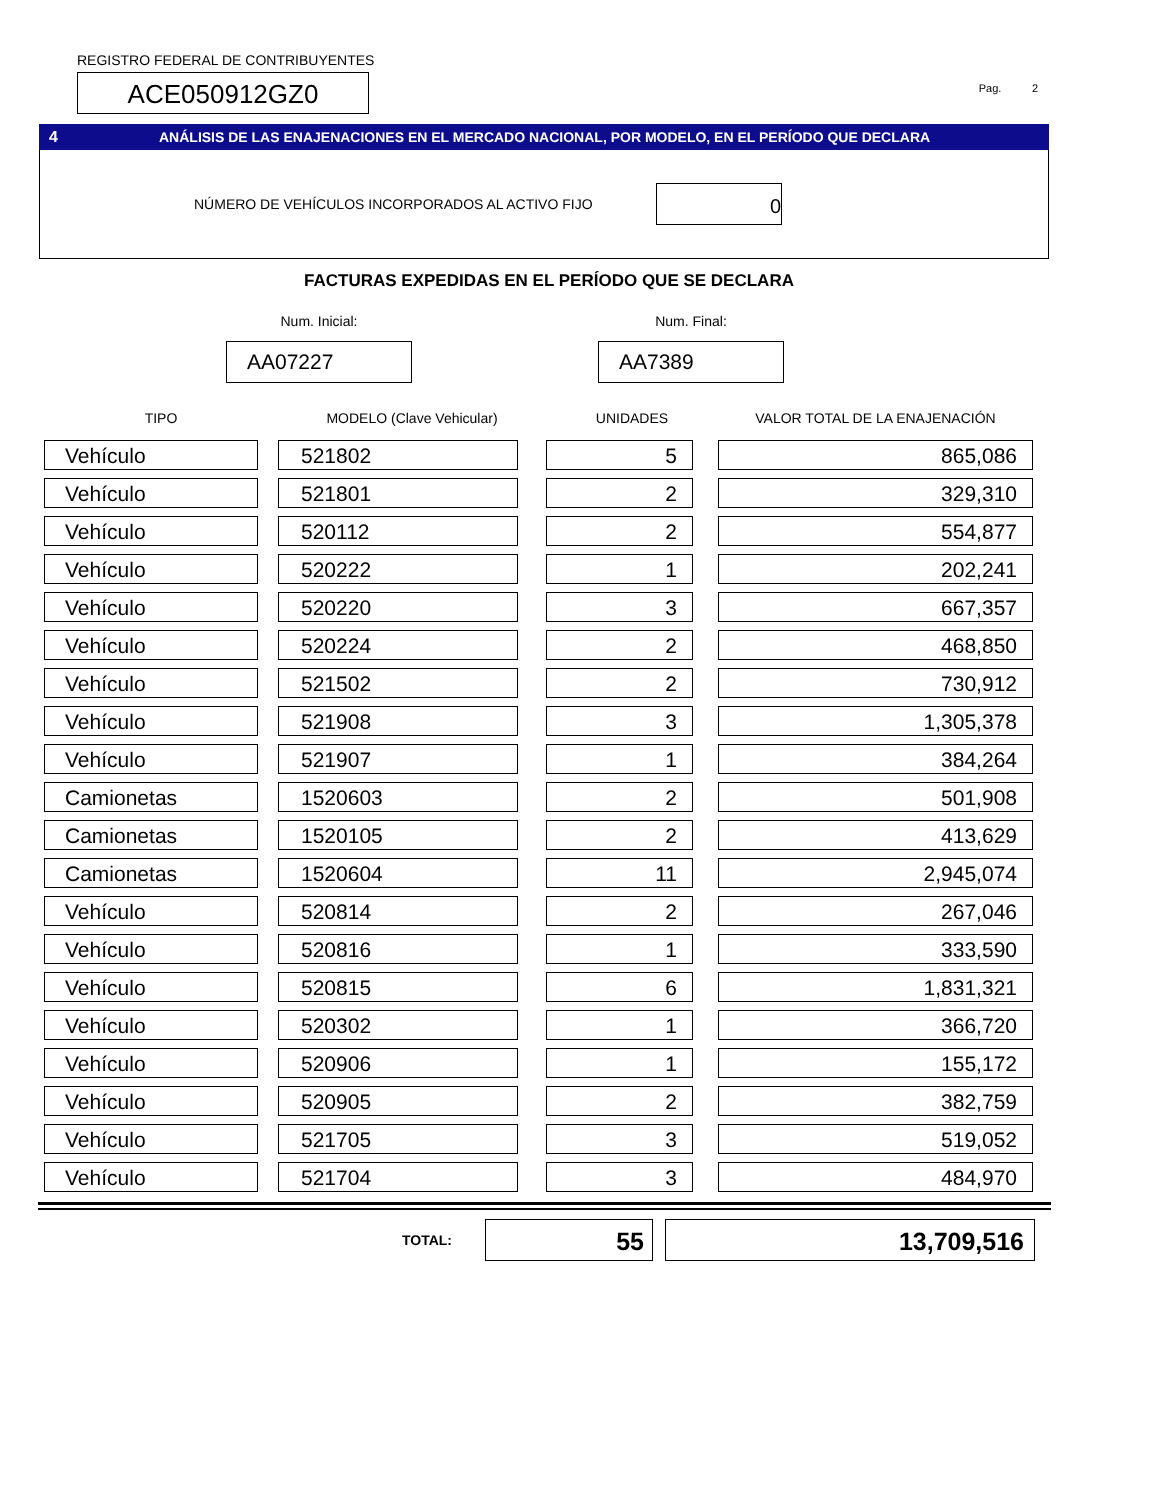REGISTRO FEDERAL DE CONTRIBUYENTES
ACE050912GZ0
Pag. 2
4 ANÁLISIS DE LAS ENAJENACIONES EN EL MERCADO NACIONAL, POR MODELO, EN EL PERÍODO QUE DECLARA
NÚMERO DE VEHÍCULOS INCORPORADOS AL ACTIVO FIJO
0
FACTURAS EXPEDIDAS EN EL PERÍODO QUE SE DECLARA
Num. Inicial:
AA07227
Num. Final:
AA7389
| TIPO | MODELO (Clave Vehicular) | UNIDADES | VALOR TOTAL DE LA ENAJENACIÓN |
| --- | --- | --- | --- |
| Vehículo | 521802 | 5 | 865,086 |
| Vehículo | 521801 | 2 | 329,310 |
| Vehículo | 520112 | 2 | 554,877 |
| Vehículo | 520222 | 1 | 202,241 |
| Vehículo | 520220 | 3 | 667,357 |
| Vehículo | 520224 | 2 | 468,850 |
| Vehículo | 521502 | 2 | 730,912 |
| Vehículo | 521908 | 3 | 1,305,378 |
| Vehículo | 521907 | 1 | 384,264 |
| Camionetas | 1520603 | 2 | 501,908 |
| Camionetas | 1520105 | 2 | 413,629 |
| Camionetas | 1520604 | 11 | 2,945,074 |
| Vehículo | 520814 | 2 | 267,046 |
| Vehículo | 520816 | 1 | 333,590 |
| Vehículo | 520815 | 6 | 1,831,321 |
| Vehículo | 520302 | 1 | 366,720 |
| Vehículo | 520906 | 1 | 155,172 |
| Vehículo | 520905 | 2 | 382,759 |
| Vehículo | 521705 | 3 | 519,052 |
| Vehículo | 521704 | 3 | 484,970 |
TOTAL:
55 13,709,516